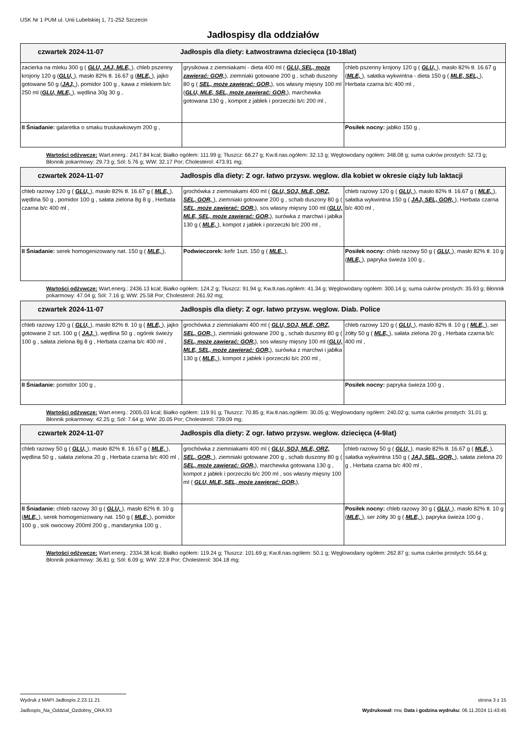USK Nr 1 PUM ul. Unii Lubelskiej 1, 71-252 Szczecin
Jadłospisy dla oddziałów
| czwartek 2024-11-07 Jadłospis dla diety: Łatwostrawna dziecięca (10-18lat) | | |
| --- | --- | --- |
| zacierka na mleku 300 g ( GLU, JAJ, MLE, ), chleb pszenny krojony 120 g ( GLU, ), masło 82% tł. 16.67 g ( MLE, ), jajko gotowane 50 g ( JAJ, ), pomidor 100 g , kawa z mlekiem b/c 250 ml ( GLU, MLE, ), wędlina 30g 30 g , | grysikowa z ziemniakami - dieta 400 ml ( GLU, SEL, może zawierać: GOR, ), ziemniaki gotowane 200 g , schab duszony 80 g ( SEL, może zawierać: GOR, ), sos własny mięsny 100 ml ( GLU, MLE, SEL, może zawierać: GOR, ), marchewka gotowana 130 g , kompot z jabłek i porzeczki b/c 200 ml , | chleb pszenny krojony 120 g ( GLU, ), masło 82% tł. 16.67 g ( MLE, ), sałatka wykwintna - dieta 150 g ( MLE, SEL, ), Herbata czarna b/c 400 ml , |
| II Śniadanie: galaretka o smaku truskawkowym 200 g , | | Posiłek nocny: jabłko 150 g , |
Wartości odżywcze: Wart.energ.: 2417.84 kcal; Białko ogółem: 111.99 g; Tłuszcz: 66.27 g; Kw.tł.nas.ogółem: 32.13 g; Węglowodany ogółem: 348.08 g; suma cukrów prostych: 52.73 g; Błonnik pokarmowy: 29.73 g; Sól: 5.76 g; WW: 32.17 Por; Cholesterol: 473.91 mg;
| czwartek 2024-11-07 Jadłospis dla diety: Z ogr. łatwo przysw. węglow. dla kobiet w okresie ciąży lub laktacji | | |
| --- | --- | --- |
| chleb razowy 120 g ( GLU, ), masło 82% tł. 16.67 g ( MLE, ), wędlina 50 g , pomidor 100 g , sałata zielona 8g 8 g , Herbata czarna b/c 400 ml , | grochówka z ziemniakami 400 ml ( GLU, SOJ, MLE, ORZ, SEL, GOR, ), ziemniaki gotowane 200 g , schab duszony 80 g ( SEL, może zawierać: GOR, ), sos własny mięsny 100 ml ( GLU, MLE, SEL, może zawierać: GOR, ), surówka z marchwi i jabłka 130 g ( MLE, ), kompot z jabłek i porzeczki b/c 200 ml , | chleb razowy 120 g ( GLU, ), masło 82% tł. 16.67 g ( MLE, ), sałatka wykwintna 150 g ( JAJ, SEL, GOR, ), Herbata czarna b/c 400 ml , |
| II Śniadanie: serek homogenizowany nat. 150 g ( MLE, ), | Podwieczorek: kefir 1szt. 150 g ( MLE, ), | Posiłek nocny: chleb razowy 50 g ( GLU, ), masło 82% tł. 10 g ( MLE, ), papryka świeża 100 g , |
Wartości odżywcze: Wart.energ.: 2436.13 kcal; Białko ogółem: 124.2 g; Tłuszcz: 91.94 g; Kw.tł.nas.ogółem: 41.34 g; Węglowodany ogółem: 300.14 g; suma cukrów prostych: 35.93 g; Błonnik pokarmowy: 47.04 g; Sól: 7.16 g; WW: 25.58 Por; Cholesterol: 261.92 mg;
| czwartek 2024-11-07 Jadłospis dla diety: Z ogr. łatwo przysw. węglow. Diab. Police | | |
| --- | --- | --- |
| chleb razowy 120 g ( GLU, ), masło 82% tł. 10 g ( MLE, ), jajko gotowane 2 szt. 100 g ( JAJ, ), wędlina 50 g , ogórek świeży 100 g , sałata zielona 8g 8 g , Herbata czarna b/c 400 ml , | grochówka z ziemniakami 400 ml ( GLU, SOJ, MLE, ORZ, SEL, GOR, ), ziemniaki gotowane 200 g , schab duszony 80 g ( SEL, może zawierać: GOR, ), sos własny mięsny 100 ml ( GLU, MLE, SEL, może zawierać: GOR, ), surówka z marchwi i jabłka 130 g ( MLE, ), kompot z jabłek i porzeczki b/c 200 ml , | chleb razowy 120 g ( GLU, ), masło 82% tł. 10 g ( MLE, ), ser żółty 50 g ( MLE, ), sałata zielona 20 g , Herbata czarna b/c 400 ml , |
| II Śniadanie: pomidor 100 g , | | Posiłek nocny: papryka świeża 100 g , |
Wartości odżywcze: Wart.energ.: 2005.03 kcal; Białko ogółem: 119.91 g; Tłuszcz: 70.85 g; Kw.tł.nas.ogółem: 30.05 g; Węglowodany ogółem: 240.02 g; suma cukrów prostych: 31.01 g; Błonnik pokarmowy: 42.25 g; Sól: 7.64 g; WW: 20.05 Por; Cholesterol: 739.09 mg;
| czwartek 2024-11-07 Jadłospis dla diety: Z ogr. łatwo przysw. weglow. dziecięca (4-9lat) | | |
| --- | --- | --- |
| chleb razowy 50 g ( GLU, ), masło 82% tł. 16.67 g ( MLE, ), wędlina 50 g , sałata zielona 20 g , Herbata czarna b/c 400 ml , | grochówka z ziemniakami 400 ml ( GLU, SOJ, MLE, ORZ, SEL, GOR, ), ziemniaki gotowane 200 g , schab duszony 80 g ( SEL, może zawierać: GOR, ), marchewka gotowana 130 g , kompot z jabłek i porzeczki b/c 200 ml , sos własny mięsny 100 ml ( GLU, MLE, SEL, może zawierać: GOR, ), | chleb razowy 50 g ( GLU, ), masło 82% tł. 16.67 g ( MLE, ), sałatka wykwintna 150 g ( JAJ, SEL, GOR, ), sałata zielona 20 g , Herbata czarna b/c 400 ml , |
| II Śniadanie: chleb razowy 30 g ( GLU, ), masło 82% tł. 10 g ( MLE, ), serek homogenizowany nat. 150 g ( MLE, ), pomidor 100 g , sok owocowy 200ml 200 g , mandarynka 100 g , | | Posiłek nocny: chleb razowy 30 g ( GLU, ), masło 82% tł. 10 g ( MLE, ), ser żółty 30 g ( MLE, ), papryka świeża 100 g , |
Wartości odżywcze: Wart.energ.: 2334.38 kcal; Białko ogółem: 119.24 g; Tłuszcz: 101.69 g; Kw.tł.nas.ogółem: 50.1 g; Węglowodany ogółem: 262.87 g; suma cukrów prostych: 55.64 g; Błonnik pokarmowy: 36.81 g; Sól: 6.09 g; WW: 22.8 Por; Cholesterol: 304.18 mg;
Wydruk z MAPI Jadłospis 2.23.11.21 strona 3 z 15
Jadlospis_Na_Oddzial_Ozdobny_ORA.fr3 Wydrukował: mw, Data i godzina wydruku: 06.11.2024 11:43:45